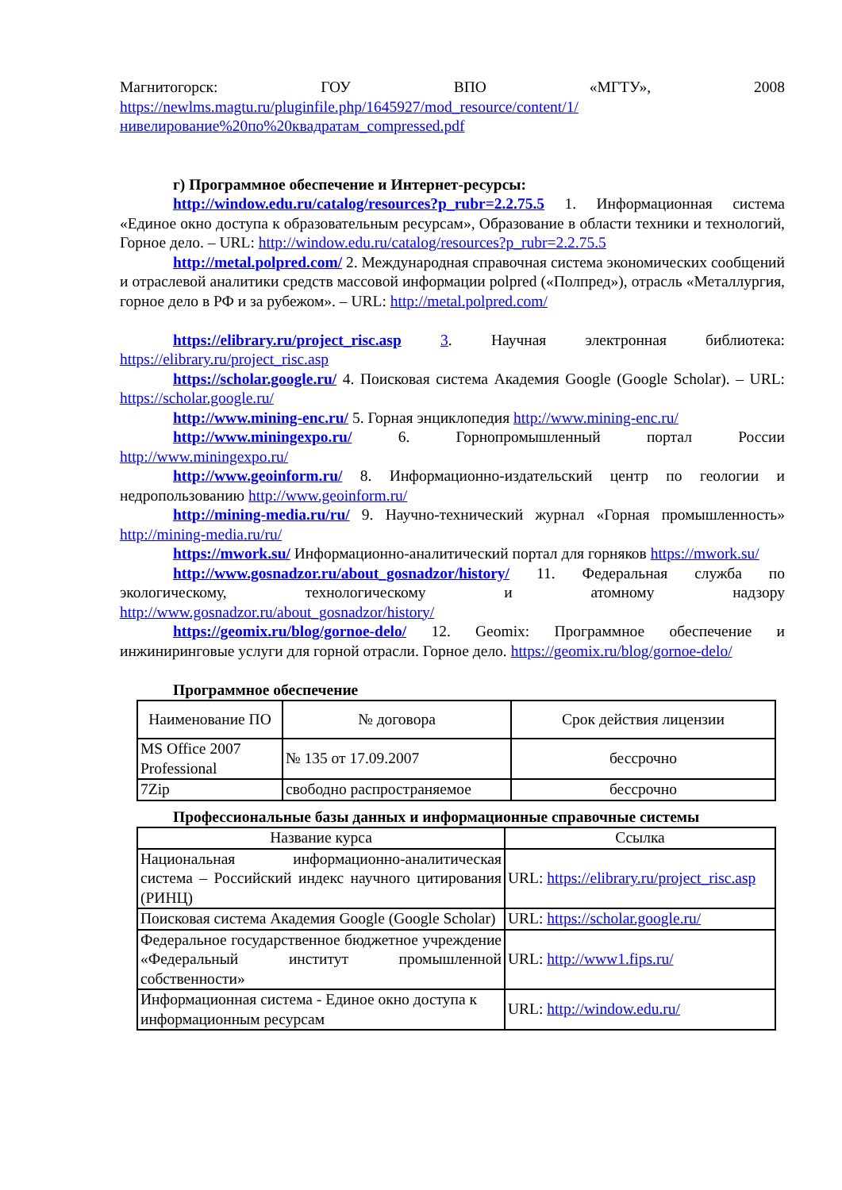Магнитогорск: ГОУ ВПО «МГТУ», 2008 https://newlms.magtu.ru/pluginfile.php/1645927/mod_resource/content/1/нивелирование%20по%20квадратам_compressed.pdf
г) Программное обеспечение и Интернет-ресурсы:
http://window.edu.ru/catalog/resources?p_rubr=2.2.75.5 1. Информационная система «Единое окно доступа к образовательным ресурсам», Образование в области техники и технологий, Горное дело. – URL: http://window.edu.ru/catalog/resources?p_rubr=2.2.75.5
http://metal.polpred.com/ 2. Международная справочная система экономических сообщений и отраслевой аналитики средств массовой информации polpred («Полпред»), отрасль «Металлургия, горное дело в РФ и за рубежом». – URL: http://metal.polpred.com/
https://elibrary.ru/project_risc.asp 3. Научная электронная библиотека: https://elibrary.ru/project_risc.asp
https://scholar.google.ru/ 4. Поисковая система Академия Google (Google Scholar). – URL: https://scholar.google.ru/
http://www.mining-enc.ru/ 5. Горная энциклопедия http://www.mining-enc.ru/
http://www.miningexpo.ru/ 6. Горнопромышленный портал России http://www.miningexpo.ru/
http://www.geoinform.ru/ 8. Информационно-издательский центр по геологии и недропользованию http://www.geoinform.ru/
http://mining-media.ru/ru/ 9. Научно-технический журнал «Горная промышленность» http://mining-media.ru/ru/
https://mwork.su/ Информационно-аналитический портал для горняков https://mwork.su/
http://www.gosnadzor.ru/about_gosnadzor/history/ 11. Федеральная служба по экологическому, технологическому и атомному надзору http://www.gosnadzor.ru/about_gosnadzor/history/
https://geomix.ru/blog/gornoe-delo/ 12. Geomix: Программное обеспечение и инжиниринговые услуги для горной отрасли. Горное дело. https://geomix.ru/blog/gornoe-delo/
Программное обеспечение
| Наименование ПО | № договора | Срок действия лицензии |
| --- | --- | --- |
| MS Office 2007 Professional | № 135 от 17.09.2007 | бессрочно |
| 7Zip | свободно распространяемое | бессрочно |
Профессиональные базы данных и информационные справочные системы
| Название курса | Ссылка |
| --- | --- |
| Национальная информационно-аналитическая система – Российский индекс научного цитирования (РИНЦ) | URL: https://elibrary.ru/project_risc.asp |
| Поисковая система Академия Google (Google Scholar) | URL: https://scholar.google.ru/ |
| Федеральное государственное бюджетное учреждение «Федеральный институт промышленной собственности» | URL: http://www1.fips.ru/ |
| Информационная система - Единое окно доступа к информационным ресурсам | URL: http://window.edu.ru/ |